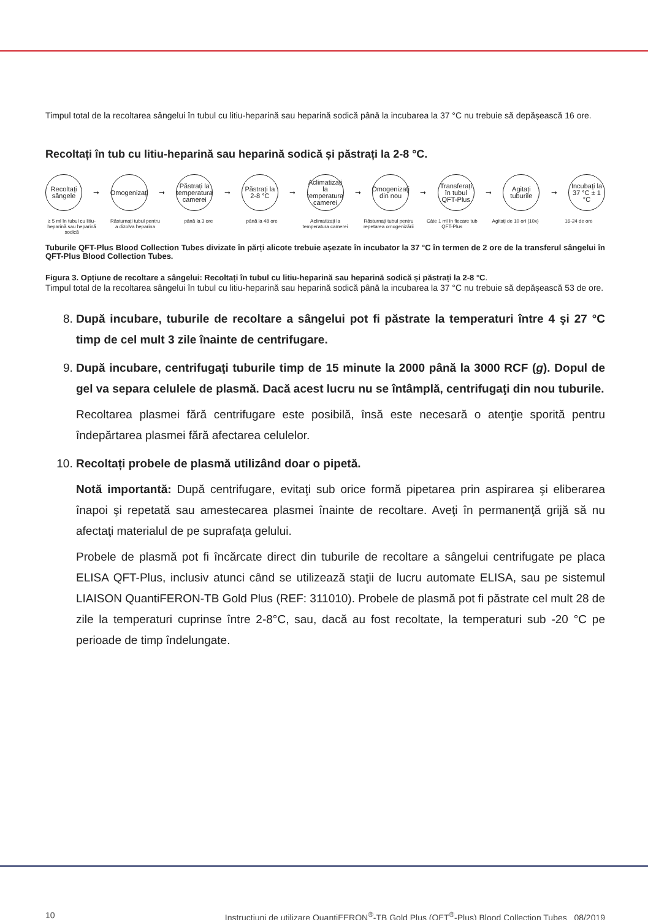Timpul total de la recoltarea sângelui în tubul cu litiu-heparină sau heparină sodică până la incubarea la 37 °C nu trebuie să depășească 16 ore.
Recoltați în tub cu litiu-heparină sau heparină sodică și păstrați la 2-8 °C.
Recoltați sângele
➞
Omogenizați
➞
Păstrați la temperatura camerei
➞
Păstrați la 2-8 °C
➞
Aclimatizați la temperatura camerei
➞
Omogenizați din nou
➞
Transferați în tubul QFT-Plus
➞
Agitați tuburile
➞
Incubați la 37 °C ± 1 °C
≥ 5 ml în tubul cu litiu-heparină sau heparină sodică
Răsturnați tubul pentru a dizolva heparina
până la 3 ore până la 48 ore Aclimatizați la temperatura camerei
Răsturnați tubul pentru repetarea omogenizării
Câte 1 ml în fiecare tub QFT-Plus
Agitați de 10 ori (10x)
16-24 de ore
Tuburile QFT-Plus Blood Collection Tubes divizate în părți alicote trebuie așezate în incubator la 37 °C în termen de 2 ore de la transferul sângelui în QFT-Plus Blood Collection Tubes.
Figura 3. Opțiune de recoltare a sângelui: Recoltați în tubul cu litiu-heparină sau heparină sodică și păstrați la 2-8 °C.
Timpul total de la recoltarea sângelui în tubul cu litiu-heparină sau heparină sodică până la incubarea la 37 °C nu trebuie să depășească 53 de ore.
8. După incubare, tuburile de recoltare a sângelui pot fi păstrate la temperaturi între 4 şi 27 °C timp de cel mult 3 zile înainte de centrifugare.
9. După incubare, centrifugaţi tuburile timp de 15 minute la 2000 până la 3000 RCF (g). Dopul de gel va separa celulele de plasmă. Dacă acest lucru nu se întâmplă, centrifugaţi din nou tuburile.
Recoltarea plasmei fără centrifugare este posibilă, însă este necesară o atenţie sporită pentru îndepărtarea plasmei fără afectarea celulelor.
10. Recoltați probele de plasmă utilizând doar o pipetă.
Notă importantă: După centrifugare, evitaţi sub orice formă pipetarea prin aspirarea şi eliberarea înapoi şi repetată sau amestecarea plasmei înainte de recoltare. Aveţi în permanenţă grijă să nu afectaţi materialul de pe suprafaţa gelului.
Probele de plasmă pot fi încărcate direct din tuburile de recoltare a sângelui centrifugate pe placa ELISA QFT-Plus, inclusiv atunci când se utilizează staţii de lucru automate ELISA, sau pe sistemul LIAISON QuantiFERON-TB Gold Plus (REF: 311010). Probele de plasmă pot fi păstrate cel mult 28 de zile la temperaturi cuprinse între 2-8°C, sau, dacă au fost recoltate, la temperaturi sub -20 °C pe perioade de timp îndelungate.
10 Instrucțiuni de utilizare QuantiFERON<sup>®</sup>-TB Gold Plus (QFT<sup>®</sup>-Plus) Blood Collection Tubes 08/2019